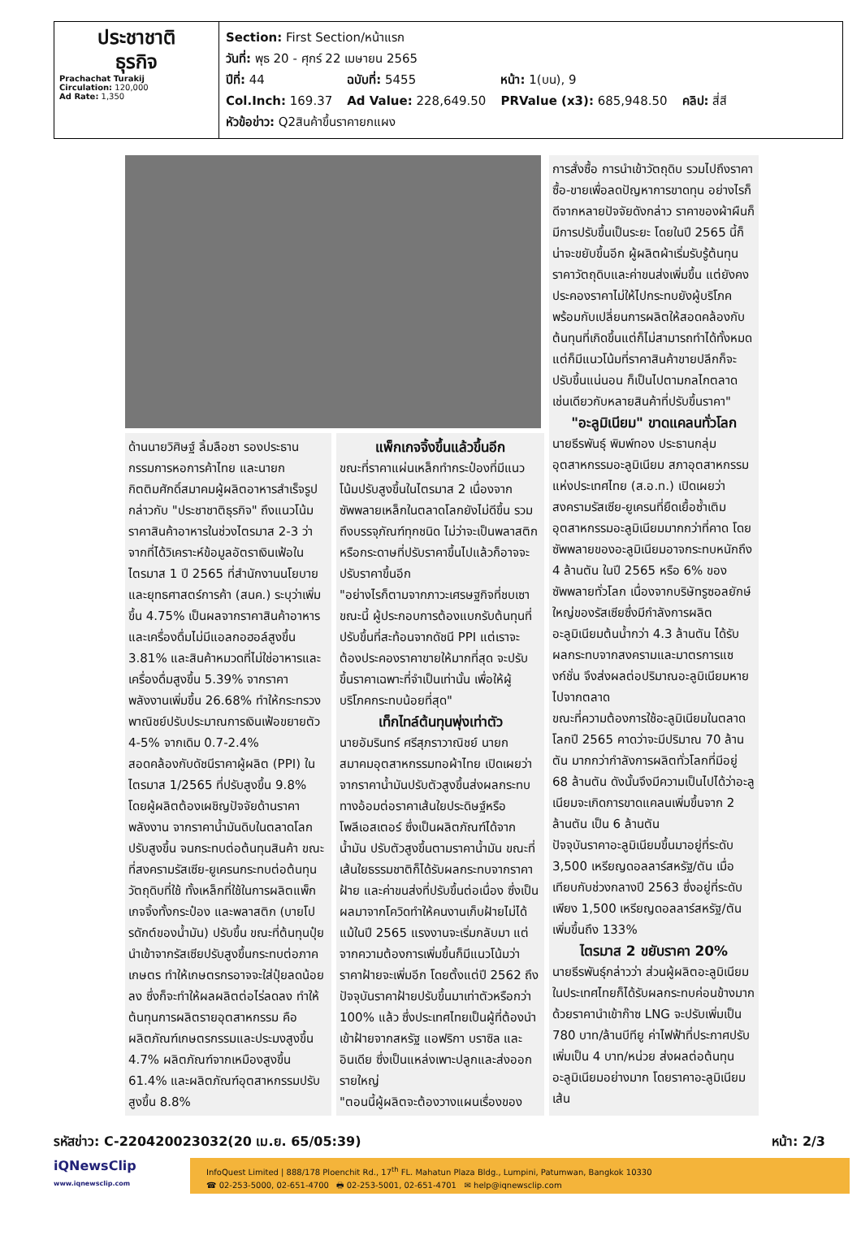ประชาชาติ
ธุรกิจ
Prachachat Turakij
Circulation: 120,000
Ad Rate: 1,350
| Section: First Section/หน้าแรก | | | |
| วันที่: พุธ 20 - ศุกร์ 22 เมษายน 2565 | | | |
| ปีที่: 44 | ฉบับที่: 5455 | หน้า: 1(บน), 9 | |
| Col.Inch: 169.37 | Ad Value: 228,649.50 | PRValue (x3): 685,948.50 | คลิป: สี่สี |
| หัวข้อข่าว: Q2สินค้าขึ้นราคายกแผง | | | |
ด้านนายวิศิษฐ์ ลิ้มลือชา รองประธานกรรมการหอการค้าไทย และนายกกิตติมศักดิ์สมาคมผู้ผลิตอาหารสำเร็จรูป กล่าวกับ "ประชาชาติธุรกิจ" ถึงแนวโน้มราคาสินค้าอาหารในช่วงไตรมาส 2-3 ว่า จากที่ได้วิเคราะห์ข้อมูลอัตราเงินเฟ้อในไตรมาส 1 ปี 2565 ที่สำนักงานนโยบายและยุทธศาสตร์การค้า (สนค.) ระบุว่าเพิ่มขึ้น 4.75% เป็นผลจากราคาสินค้าอาหารและเครื่องดื่มไม่มีแอลกอฮอล์สูงขึ้น 3.81% และสินค้าหมวดที่ไม่ใช่อาหารและเครื่องดื่มสูงขึ้น 5.39% จากราคาพลังงานเพิ่มขึ้น 26.68% ทำให้กระทรวงพาณิชย์ปรับประมาณการเงินเฟ้อขยายตัว 4-5% จากเดิม 0.7-2.4%
สอดคล้องกับดัชนีราคาผู้ผลิต (PPI) ในไตรมาส 1/2565 ที่ปรับสูงขึ้น 9.8% โดยผู้ผลิตต้องเผชิญปัจจัยด้านราคาพลังงาน จากราคาน้ำมันดิบในตลาดโลกปรับสูงขึ้น จนกระทบต่อต้นทุนสินค้า ขณะที่สงครามรัสเซีย-ยูเครนกระทบต่อต้นทุนวัตถุดิบที่ใช้ ทั้งเหล็กที่ใช้ในการผลิตแพ็กเกจจิ้งทั้งกระป๋อง และพลาสติก (บายโปรดักต์ของน้ำมัน) ปรับขึ้น ขณะที่ต้นทุนปุ๋ยนำเข้าจากรัสเซียปรับสูงขึ้นกระทบต่อภาคเกษตร ทำให้เกษตรกรอาจจะใส่ปุ๋ยลดน้อยลง ซึ่งก็จะทำให้ผลผลิตต่อไร่ลดลง ทำให้ต้นทุนการผลิตรายอุตสาหกรรม คือ ผลิตภัณฑ์เกษตรกรรมและประมงสูงขึ้น 4.7% ผลิตภัณฑ์จากเหมืองสูงขึ้น 61.4% และผลิตภัณฑ์อุตสาหกรรมปรับสูงขึ้น 8.8%
แพ็กเกจจิ้งขึ้นแล้วขึ้นอีก
ขณะที่ราคาแผ่นเหล็กทำกระป๋องที่มีแนวโน้มปรับสูงขึ้นในไตรมาส 2 เนื่องจากซัพพลายเหล็กในตลาดโลกยังไม่ดีขึ้น รวมถึงบรรจุภัณฑ์ทุกชนิด ไม่ว่าจะเป็นพลาสติกหรือกระดาษที่ปรับราคาขึ้นไปแล้วก็อาจจะปรับราคาขึ้นอีก
"อย่างไรก็ตามจากภาวะเศรษฐกิจที่ชบเซาขณะนี้ ผู้ประกอบการต้องแบกรับต้นทุนที่ปรับขึ้นที่สะท้อนจากดัชนี PPI แต่เราจะต้องประคองราคาขายให้มากที่สุด จะปรับขึ้นราคาเฉพาะที่จำเป็นเท่านั้น เพื่อให้ผู้บริโภคกระทบน้อยที่สุด"
เท็กไทล์ต้นทุนพุ่งเท่าตัว
นายอัมรินทร์ ศรีสุภราวาณิชย์ นายกสมาคมอุตสาหกรรมทอผ้าไทย เปิดเผยว่า จากราคาน้ำมันปรับตัวสูงขึ้นส่งผลกระทบทางอ้อมต่อราคาเส้นใยประดิษฐ์หรือโพลีเอสเตอร์ ซึ่งเป็นผลิตภัณฑ์ได้จากน้ำมัน ปรับตัวสูงขึ้นตามราคาน้ำมัน ขณะที่เส้นใยธรรมชาติก็ได้รับผลกระทบจากราคาฝ้าย และค่าขนส่งที่ปรับขึ้นต่อเนื่อง ซึ่งเป็นผลมาจากโควิดทำให้คนงานเก็บฝ้ายไม่ได้ แม้ในปี 2565 แรงงานจะเริ่มกลับมา แต่จากความต้องการเพิ่มขึ้นก็มีแนวโน้มว่าราคาฝ้ายจะเพิ่มอีก โดยตั้งแต่ปี 2562 ถึงปัจจุบันราคาฝ้ายปรับขึ้นมาเท่าตัวหรือกว่า 100% แล้ว ซึ่งประเทศไทยเป็นผู้ที่ต้องนำเข้าฝ้ายจากสหรัฐ แอฟริกา บราซิล และอินเดีย ซึ่งเป็นแหล่งเพาะปลูกและส่งออกรายใหญ่
"ตอนนี้ผู้ผลิตจะต้องวางแผนเรื่องของ
การสั่งซื้อ การนำเข้าวัตถุดิบ รวมไปถึงราคาซื้อ-ขายเพื่อลดปัญหาการขาดทุน อย่างไรก็ดีจากหลายปัจจัยดังกล่าว ราคาของผ้าผืนก็มีการปรับขึ้นเป็นระยะ โดยในปี 2565 นี้ก็น่าจะขยับขึ้นอีก ผู้ผลิตผ้าเริ่มรับรู้ต้นทุนราคาวัตถุดิบและค่าขนส่งเพิ่มขึ้น แต่ยังคงประคองราคาไม่ให้ไปกระทบยังผู้บริโภค พร้อมกับเปลี่ยนการผลิตให้สอดคล้องกับต้นทุนที่เกิดขึ้นแต่ก็ไม่สามารถทำได้ทั้งหมด แต่ก็มีแนวโน้มที่ราคาสินค้าขายปลีกก็จะปรับขึ้นแน่นอน ก็เป็นไปตามกลไกตลาด เช่นเดียวกับหลายสินค้าที่ปรับขึ้นราคา"
"อะลูมิเนียม" ขาดแคลนทั่วโลก
นายธีรพันธุ์ พิมพ์ทอง ประธานกลุ่มอุตสาหกรรมอะลูมิเนียม สภาอุตสาหกรรมแห่งประเทศไทย (ส.อ.ท.) เปิดเผยว่า สงครามรัสเซีย-ยูเครนที่ยืดเยื้อซ้ำเติมอุตสาหกรรมอะลูมิเนียมมากกว่าที่คาด โดยซัพพลายของอะลูมิเนียมอาจกระทบหนักถึง 4 ล้านตัน ในปี 2565 หรือ 6% ของซัพพลายทั่วโลก เนื่องจากบริษัทรูซอลยักษ์ใหญ่ของรัสเซียซึ่งมีกำลังการผลิตอะลูมิเนียมต้นน้ำกว่า 4.3 ล้านตัน ได้รับผลกระทบจากสงครามและมาตรการแซงก์ชั่น จึงส่งผลต่อปริมาณอะลูมิเนียมหายไปจากตลาด
ขณะที่ความต้องการใช้อะลูมิเนียมในตลาดโลกปี 2565 คาดว่าจะมีปริมาณ 70 ล้านตัน มากกว่ากำลังการผลิตทั่วโลกที่มีอยู่ 68 ล้านตัน ดังนั้นจึงมีความเป็นไปได้ว่าอะลูเนียมจะเกิดการขาดแคลนเพิ่มขึ้นจาก 2 ล้านตัน เป็น 6 ล้านตัน
ปัจจุบันราคาอะลูมิเนียมขึ้นมาอยู่ที่ระดับ 3,500 เหรียญดอลลาร์สหรัฐ/ตัน เมื่อเทียบกับช่วงกลางปี 2563 ซึ่งอยู่ที่ระดับเพียง 1,500 เหรียญดอลลาร์สหรัฐ/ตัน เพิ่มขึ้นถึง 133%
ไตรมาส 2 ขยับราคา 20%
นายธีรพันธุ์กล่าวว่า ส่วนผู้ผลิตอะลูมิเนียมในประเทศไทยก็ได้รับผลกระทบค่อนข้างมาก ด้วยราคานำเข้าก๊าซ LNG จะปรับเพิ่มเป็น 780 บาท/ล้านบีทียู ค่าไฟฟ้าที่ประกาศปรับเพิ่มเป็น 4 บาท/หน่วย ส่งผลต่อต้นทุนอะลูมิเนียมอย่างมาก โดยราคาอะลูมิเนียมเส้น
รหัสข่าว: C-220420023032(20 เม.ย. 65/05:39) หน้า: 2/3
iQNewsClip
www.iqnewsclip.com
InfoQuest Limited | 888/178 Ploenchit Rd., 17<sup>th</sup> FL. Mahatun Plaza Bldg., Lumpini, Patumwan, Bangkok 10330
☎ 02-253-5000, 02-651-4700 🖶 02-253-5001, 02-651-4701 ✉ help@iqnewsclip.com